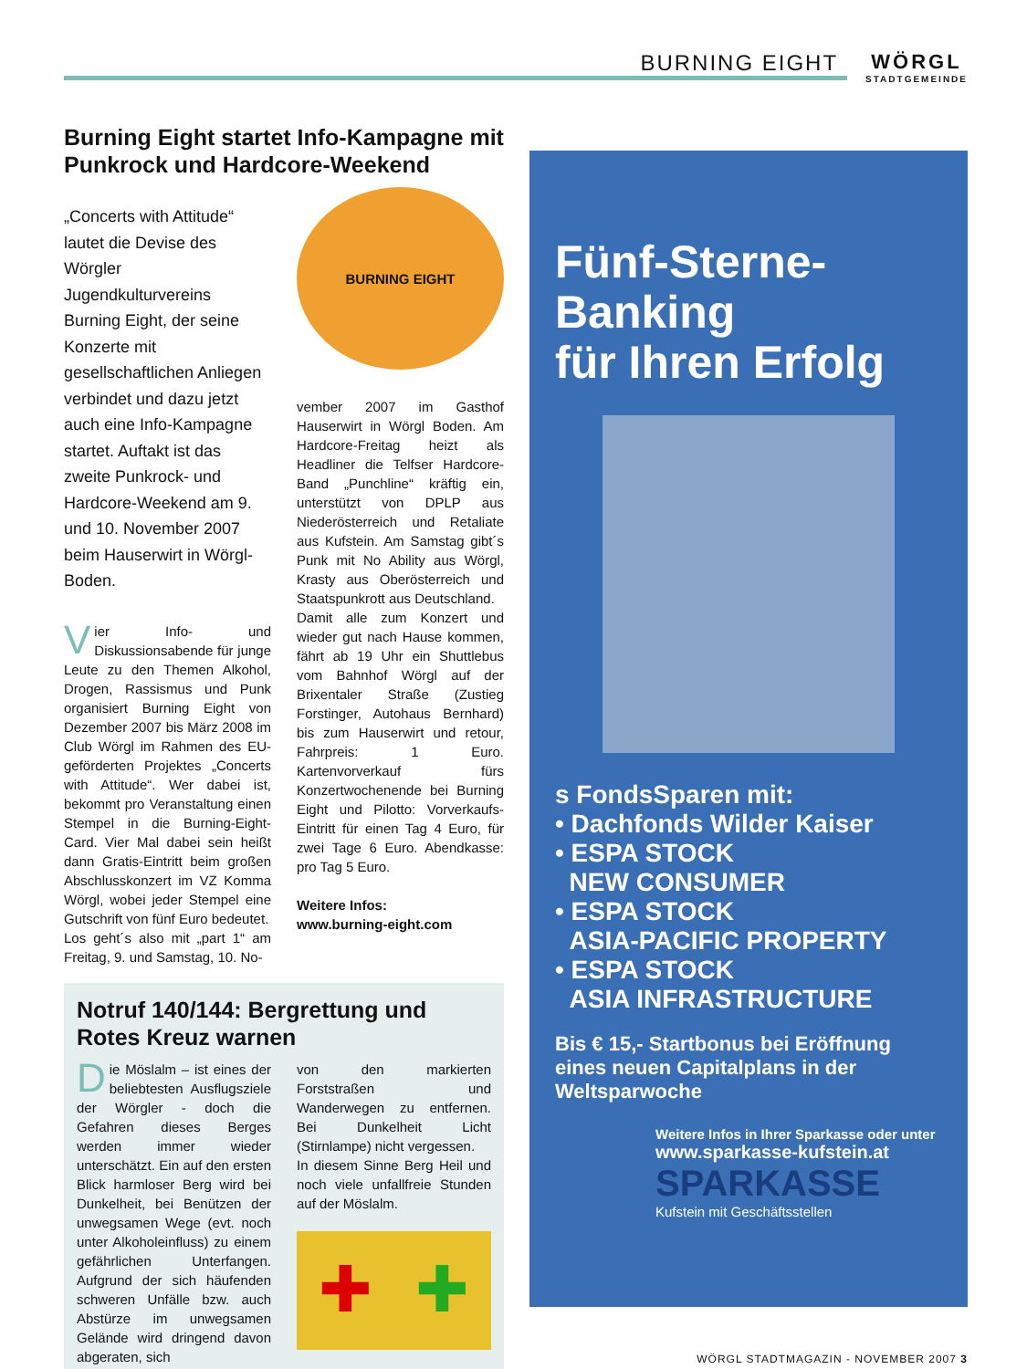BURNING EIGHT WÖRGL
STADTGEMEINDE
Burning Eight startet Info-Kampagne mit Punkrock und Hardcore-Weekend
„Concerts with Attitude“ lautet die Devise des Wörgler Jugendkulturvereins Burning Eight, der seine Konzerte mit gesellschaftlichen Anliegen verbindet und dazu jetzt auch eine Info-Kampagne startet. Auftakt ist das zweite Punkrock- und Hardcore-Weekend am 9. und 10. November 2007 beim Hauserwirt in Wörgl-Boden.
Vier Info- und Diskussionsabende für junge Leute zu den Themen Alkohol, Drogen, Rassismus und Punk organisiert Burning Eight von Dezember 2007 bis März 2008 im Club Wörgl im Rahmen des EU-geförderten Projektes „Concerts with Attitude“. Wer dabei ist, bekommt pro Veranstaltung einen Stempel in die Burning-Eight-Card. Vier Mal dabei sein heißt dann Gratis-Eintritt beim großen Abschlusskonzert im VZ Komma Wörgl, wobei jeder Stempel eine Gutschrift von fünf Euro bedeutet.
Los geht´s also mit „part 1“ am Freitag, 9. und Samstag, 10. No-
BURNING EIGHT
vember 2007 im Gasthof Hauserwirt in Wörgl Boden. Am Hardcore-Freitag heizt als Headliner die Telfser Hardcore-Band „Punchline“ kräftig ein, unterstützt von DPLP aus Niederösterreich und Retaliate aus Kufstein. Am Samstag gibt´s Punk mit No Ability aus Wörgl, Krasty aus Oberösterreich und Staatspunkrott aus Deutschland.
Damit alle zum Konzert und wieder gut nach Hause kommen, fährt ab 19 Uhr ein Shuttlebus vom Bahnhof Wörgl auf der Brixentaler Straße (Zustieg Forstinger, Autohaus Bernhard) bis zum Hauserwirt und retour, Fahrpreis: 1 Euro. Kartenvorverkauf fürs Konzertwochenende bei Burning Eight und Pilotto: Vorverkaufs-Eintritt für einen Tag 4 Euro, für zwei Tage 6 Euro. Abendkasse: pro Tag 5 Euro.
Weitere Infos:
www.burning-eight.com
Notruf 140/144: Bergrettung und Rotes Kreuz warnen
Die Möslalm – ist eines der beliebtesten Ausflugsziele der Wörgler - doch die Gefahren dieses Berges werden immer wieder unterschätzt. Ein auf den ersten Blick harmloser Berg wird bei Dunkelheit, bei Benützen der unwegsamen Wege (evt. noch unter Alkoholeinfluss) zu einem gefährlichen Unterfangen. Aufgrund der sich häufenden schweren Unfälle bzw. auch Abstürze im unwegsamen Gelände wird dringend davon abgeraten, sich
von den markierten Forststraßen und Wanderwegen zu entfernen. Bei Dunkelheit Licht (Stirnlampe) nicht vergessen.
In diesem Sinne Berg Heil und noch viele unfallfreie Stunden auf der Möslalm.
✚ ✚
Fünf-Sterne-Banking
für Ihren Erfolg
s FondsSparen mit:
• Dachfonds Wilder Kaiser
• ESPA STOCK
NEW CONSUMER
• ESPA STOCK
ASIA-PACIFIC PROPERTY
• ESPA STOCK
ASIA INFRASTRUCTURE
Bis € 15,- Startbonus bei Eröffnung eines neuen Capitalplans in der Weltsparwoche
Weitere Infos in Ihrer Sparkasse oder unter
www.sparkasse-kufstein.at
SPARKASSE
Kufstein mit Geschäftsstellen
WÖRGL STADTMAGAZIN - NOVEMBER 2007 3